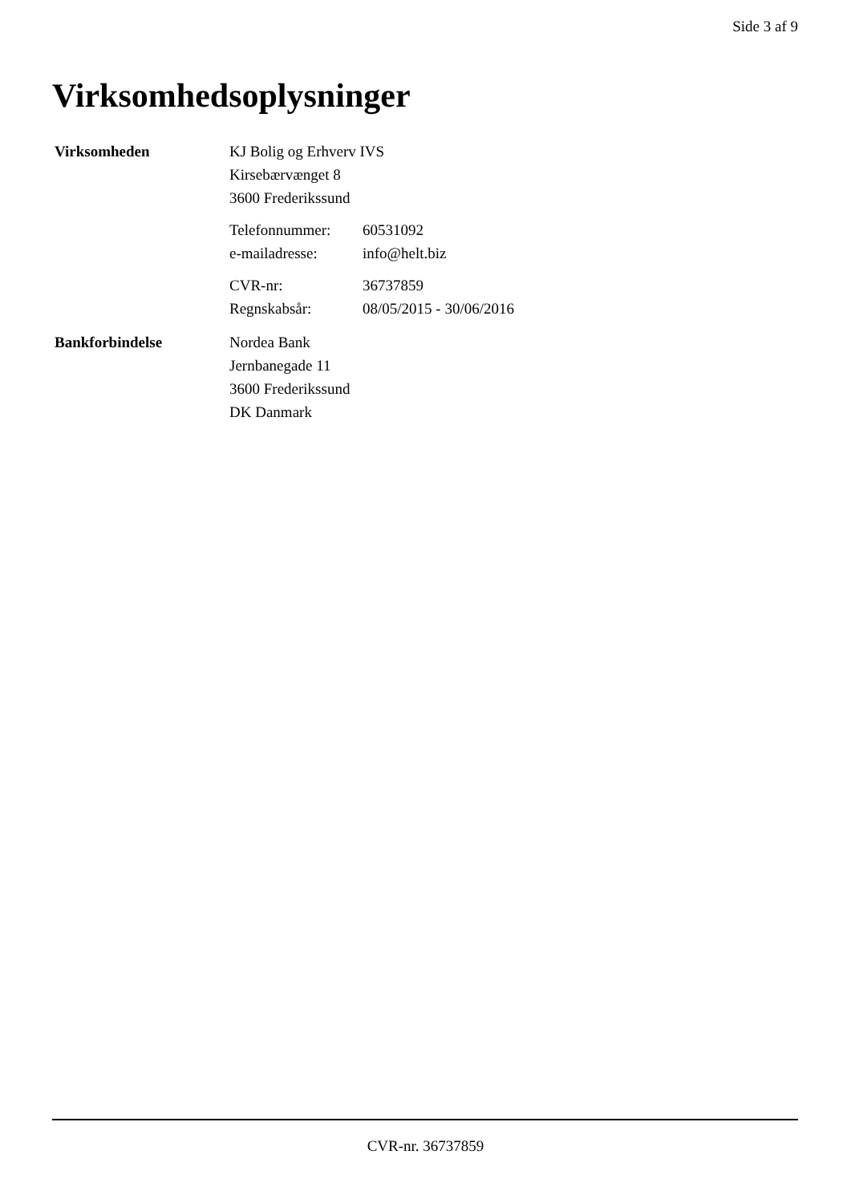Side 3 af 9
Virksomhedsoplysninger
Virksomheden
KJ Bolig og Erhverv IVS
Kirsebærvænget 8
3600 Frederikssund
Telefonnummer: 60531092
e-mailadresse: info@helt.biz
CVR-nr: 36737859
Regnskabsår: 08/05/2015 - 30/06/2016
Bankforbindelse
Nordea Bank
Jernbanegade 11
3600 Frederikssund
DK Danmark
CVR-nr. 36737859